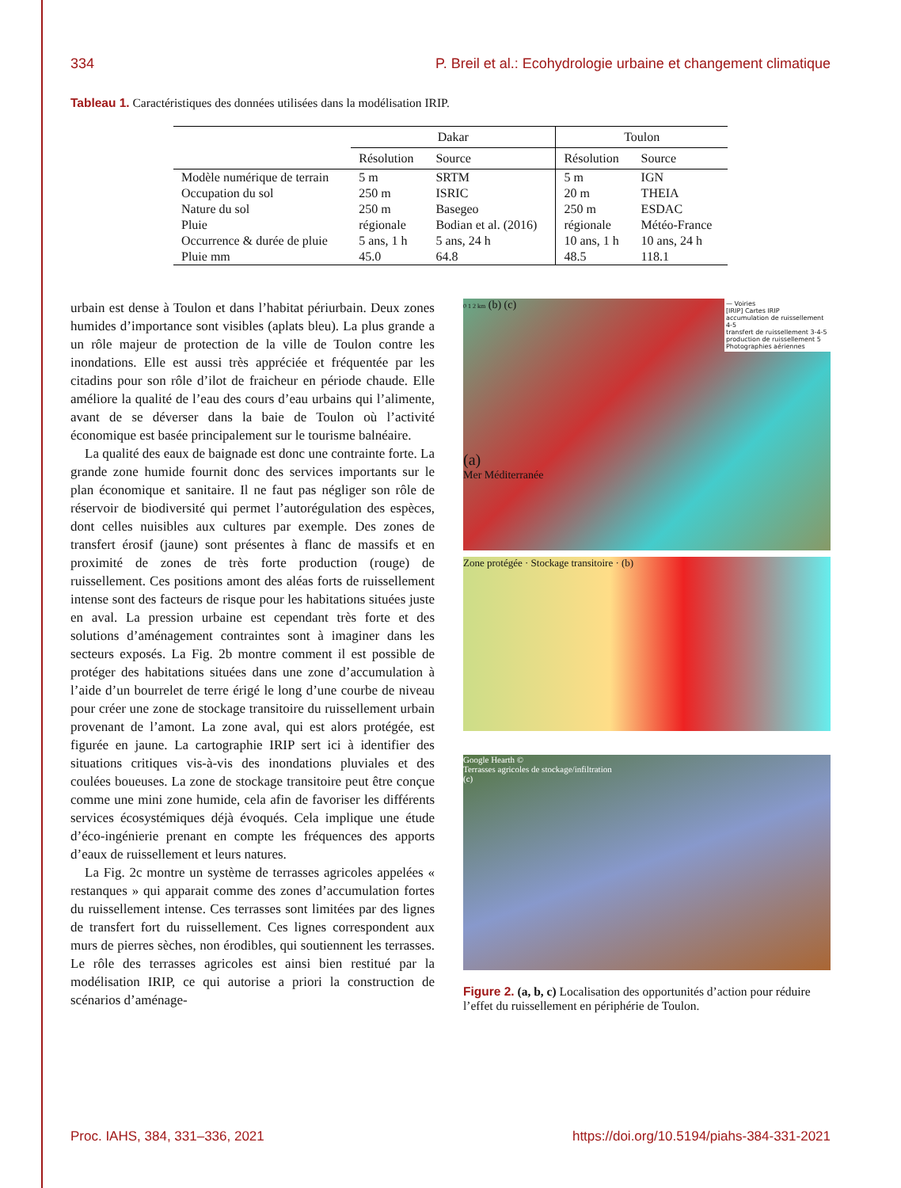334 P. Breil et al.: Ecohydrologie urbaine et changement climatique
Tableau 1. Caractéristiques des données utilisées dans la modélisation IRIP.
| | Dakar | | Toulon | |
| --- | --- | --- | --- | --- |
| | Résolution | Source | Résolution | Source |
| Modèle numérique de terrain | 5 m | SRTM | 5 m | IGN |
| Occupation du sol | 250 m | ISRIC | 20 m | THEIA |
| Nature du sol | 250 m | Basegeo | 250 m | ESDAC |
| Pluie | régionale | Bodian et al. (2016) | régionale | Météo-France |
| Occurrence & durée de pluie | 5 ans, 1 h | 5 ans, 24 h | 10 ans, 1 h | 10 ans, 24 h |
| Pluie mm | 45.0 | 64.8 | 48.5 | 118.1 |
urbain est dense à Toulon et dans l’habitat périurbain. Deux zones humides d’importance sont visibles (aplats bleu). La plus grande a un rôle majeur de protection de la ville de Toulon contre les inondations. Elle est aussi très appréciée et fréquentée par les citadins pour son rôle d’ilot de fraicheur en période chaude. Elle améliore la qualité de l’eau des cours d’eau urbains qui l’alimente, avant de se déverser dans la baie de Toulon où l’activité économique est basée principalement sur le tourisme balnéaire.
La qualité des eaux de baignade est donc une contrainte forte. La grande zone humide fournit donc des services importants sur le plan économique et sanitaire. Il ne faut pas négliger son rôle de réservoir de biodiversité qui permet l’autorégulation des espèces, dont celles nuisibles aux cultures par exemple. Des zones de transfert érosif (jaune) sont présentes à flanc de massifs et en proximité de zones de très forte production (rouge) de ruissellement. Ces positions amont des aléas forts de ruissellement intense sont des facteurs de risque pour les habitations situées juste en aval. La pression urbaine est cependant très forte et des solutions d’aménagement contraintes sont à imaginer dans les secteurs exposés. La Fig. 2b montre comment il est possible de protéger des habitations situées dans une zone d’accumulation à l’aide d’un bourrelet de terre érigé le long d’une courbe de niveau pour créer une zone de stockage transitoire du ruissellement urbain provenant de l’amont. La zone aval, qui est alors protégée, est figurée en jaune. La cartographie IRIP sert ici à identifier des situations critiques vis-à-vis des inondations pluviales et des coulées boueuses. La zone de stockage transitoire peut être conçue comme une mini zone humide, cela afin de favoriser les différents services écosystémiques déjà évoqués. Cela implique une étude d’éco-ingénierie prenant en compte les fréquences des apports d’eaux de ruissellement et leurs natures.
La Fig. 2c montre un système de terrasses agricoles appelées « restanques » qui apparait comme des zones d’accumulation fortes du ruissellement intense. Ces terrasses sont limitées par des lignes de transfert fort du ruissellement. Ces lignes correspondent aux murs de pierres sèches, non érodibles, qui soutiennent les terrasses. Le rôle des terrasses agricoles est ainsi bien restitué par la modélisation IRIP, ce qui autorise a priori la construction de scénarios d’aménage-
— Voiries
[IRIP] Cartes IRIP
accumulation de ruissellement 4-5
transfert de ruissellement 3-4-5
production de ruissellement 5
Photographies aériennes
0 1 2 km (b) (c)
(a)
Mer Méditerranée
Zone protégée · Stockage transitoire · (b)
Google Hearth ©
Terrasses agricoles de stockage/infiltration
(c)
Figure 2. (a, b, c) Localisation des opportunités d’action pour réduire l’effet du ruissellement en périphérie de Toulon.
Proc. IAHS, 384, 331–336, 2021 https://doi.org/10.5194/piahs-384-331-2021